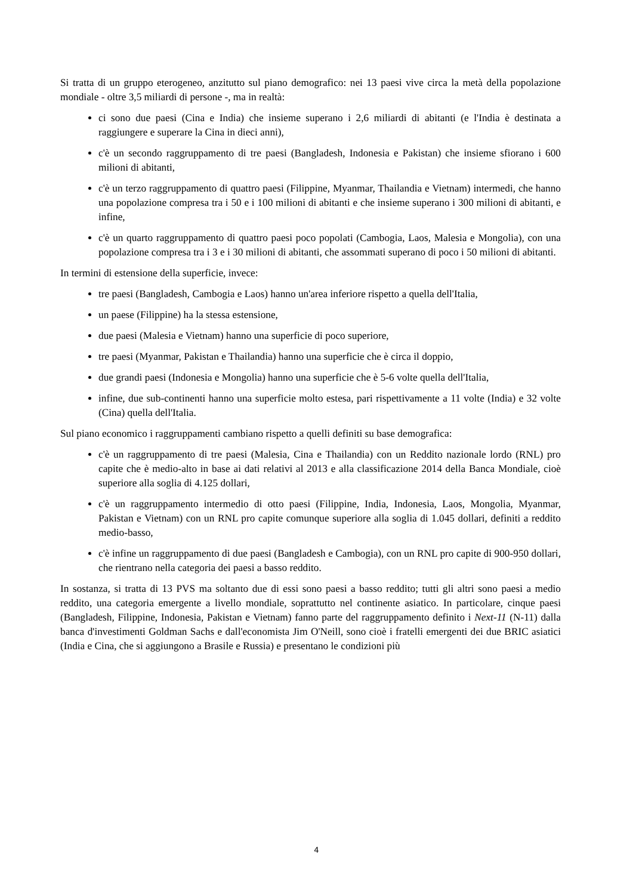Si tratta di un gruppo eterogeneo, anzitutto sul piano demografico: nei 13 paesi vive circa la metà della popolazione mondiale - oltre 3,5 miliardi di persone -, ma in realtà:
ci sono due paesi (Cina e India) che insieme superano i 2,6 miliardi di abitanti (e l'India è destinata a raggiungere e superare la Cina in dieci anni),
c'è un secondo raggruppamento di tre paesi (Bangladesh, Indonesia e Pakistan) che insieme sfiorano i 600 milioni di abitanti,
c'è un terzo raggruppamento di quattro paesi (Filippine, Myanmar, Thailandia e Vietnam) intermedi, che hanno una popolazione compresa tra i 50 e i 100 milioni di abitanti e che insieme superano i 300 milioni di abitanti, e infine,
c'è un quarto raggruppamento di quattro paesi poco popolati (Cambogia, Laos, Malesia e Mongolia), con una popolazione compresa tra i 3 e i 30 milioni di abitanti, che assommati superano di poco i 50 milioni di abitanti.
In termini di estensione della superficie, invece:
tre paesi (Bangladesh, Cambogia e Laos) hanno un'area inferiore rispetto a quella dell'Italia,
un paese (Filippine) ha la stessa estensione,
due paesi (Malesia e Vietnam) hanno una superficie di poco superiore,
tre paesi (Myanmar, Pakistan e Thailandia) hanno una superficie che è circa il doppio,
due grandi paesi (Indonesia e Mongolia) hanno una superficie che è 5-6 volte quella dell'Italia,
infine, due sub-continenti hanno una superficie molto estesa, pari rispettivamente a 11 volte (India) e 32 volte (Cina) quella dell'Italia.
Sul piano economico i raggruppamenti cambiano rispetto a quelli definiti su base demografica:
c'è un raggruppamento di tre paesi (Malesia, Cina e Thailandia) con un Reddito nazionale lordo (RNL) pro capite che è medio-alto in base ai dati relativi al 2013 e alla classificazione 2014 della Banca Mondiale, cioè superiore alla soglia di 4.125 dollari,
c'è un raggruppamento intermedio di otto paesi (Filippine, India, Indonesia, Laos, Mongolia, Myanmar, Pakistan e Vietnam) con un RNL pro capite comunque superiore alla soglia di 1.045 dollari, definiti a reddito medio-basso,
c'è infine un raggruppamento di due paesi (Bangladesh e Cambogia), con un RNL pro capite di 900-950 dollari, che rientrano nella categoria dei paesi a basso reddito.
In sostanza, si tratta di 13 PVS ma soltanto due di essi sono paesi a basso reddito; tutti gli altri sono paesi a medio reddito, una categoria emergente a livello mondiale, soprattutto nel continente asiatico. In particolare, cinque paesi (Bangladesh, Filippine, Indonesia, Pakistan e Vietnam) fanno parte del raggruppamento definito i Next-11 (N-11) dalla banca d'investimenti Goldman Sachs e dall'economista Jim O'Neill, sono cioè i fratelli emergenti dei due BRIC asiatici (India e Cina, che si aggiungono a Brasile e Russia) e presentano le condizioni più
4